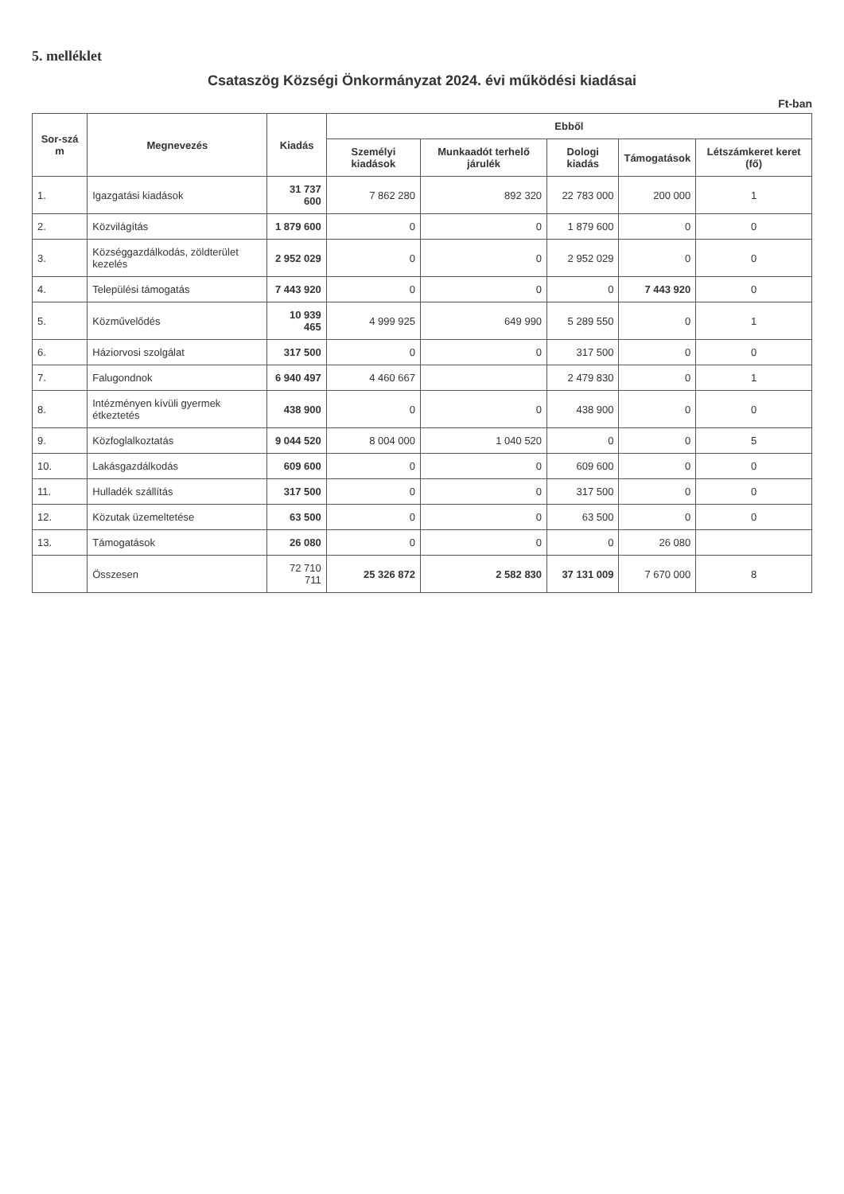5. melléklet
Csataszög Községi Önkormányzat 2024. évi működési kiadásai
Ft-ban
| Sor-szá m | Megnevezés | Kiadás | Ebből | | | | |
| --- | --- | --- | --- | --- | --- | --- | --- |
| | | | Személyi kiadások | Munkaadót terhelő járulék | Dologi kiadás | Támogatások | Létszámkeret keret (fő) |
| 1. | Igazgatási kiadások | 31 737 600 | 7 862 280 | 892 320 | 22 783 000 | 200 000 | 1 |
| 2. | Közvilágítás | 1 879 600 | 0 | 0 | 1 879 600 | 0 | 0 |
| 3. | Községgazdálkodás, zöldterület kezelés | 2 952 029 | 0 | 0 | 2 952 029 | 0 | 0 |
| 4. | Települési támogatás | 7 443 920 | 0 | 0 | 0 | 7 443 920 | 0 |
| 5. | Közművelődés | 10 939 465 | 4 999 925 | 649 990 | 5 289 550 | 0 | 1 |
| 6. | Háziorvosi szolgálat | 317 500 | 0 | 0 | 317 500 | 0 | 0 |
| 7. | Falugondnok | 6 940 497 | 4 460 667 | | 2 479 830 | 0 | 1 |
| 8. | Intézményen kívüli gyermek étkeztetés | 438 900 | 0 | 0 | 438 900 | 0 | 0 |
| 9. | Közfoglalkoztatás | 9 044 520 | 8 004 000 | 1 040 520 | 0 | 0 | 5 |
| 10. | Lakásgazdálkodás | 609 600 | 0 | 0 | 609 600 | 0 | 0 |
| 11. | Hulladék szállítás | 317 500 | 0 | 0 | 317 500 | 0 | 0 |
| 12. | Közutak üzemeltetése | 63 500 | 0 | 0 | 63 500 | 0 | 0 |
| 13. | Támogatások | 26 080 | 0 | 0 | 0 | 26 080 | |
| | Összesen | 72 710 711 | 25 326 872 | 2 582 830 | 37 131 009 | 7 670 000 | 8 |